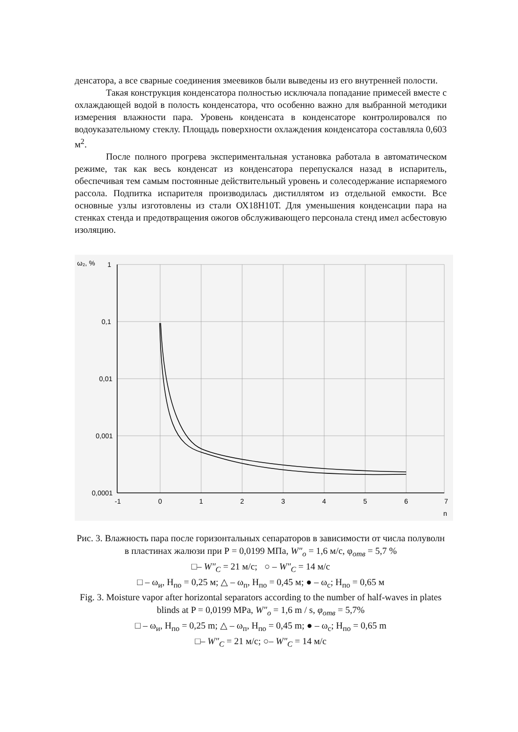денсатора, а все сварные соединения змеевиков были выведены из его внутренней полости.
Такая конструкция конденсатора полностью исключала попадание примесей вместе с охлаждающей водой в полость конденсатора, что особенно важно для выбранной методики измерения влажности пара. Уровень конденсата в конденсаторе контролировался по водоуказательному стеклу. Площадь поверхности охлаждения конденсатора составляла 0,603 м<sup>2</sup>.
После полного прогрева экспериментальная установка работала в автоматическом режиме, так как весь конденсат из конденсатора перепускался назад в испаритель, обеспечивая тем самым постоянные действительный уровень и солесодержание испаряемого рассола. Подпитка испарителя производилась дистиллятом из отдельной емкости. Все основные узлы изготовлены из стали ОХ18Н10Т. Для уменьшения конденсации пара на стенках стенда и предотвращения ожогов обслуживающего персонала стенд имел асбестовую изоляцию.
ω₂, %
1
0,1
0,01
0,001
0,0001
-1
0
1
2
3
4
5
6
7
n
Рис. 3. Влажность пара после горизонтальных сепараторов в зависимости от числа полуволн в пластинах жалюзи при Р = 0,0199 МПа, W″<sub>o</sub> = 1,6 м/с, φ<sub>отв</sub> = 5,7 %
□– W″<sub>C</sub> = 21 м/с; ○ – W″<sub>C</sub> = 14 м/с
□ – ω<sub>и</sub>, H<sub>по</sub> = 0,25 м; △ – ω<sub>п</sub>, H<sub>по</sub> = 0,45 м; ● – ω<sub>с</sub>; H<sub>по</sub> = 0,65 м
Fig. 3. Moisture vapor after horizontal separators according to the number of half-waves in plates blinds at P = 0,0199 MPa, W″<sub>o</sub> = 1,6 m / s, φ<sub>отв</sub> = 5,7%
□ – ω<sub>и</sub>, H<sub>по</sub> = 0,25 m; △ – ω<sub>п</sub>, H<sub>по</sub> = 0,45 m; ● – ω<sub>с</sub>; H<sub>по</sub> = 0,65 m
□– W″<sub>C</sub> = 21 м/с; ○– W″<sub>C</sub> = 14 м/с